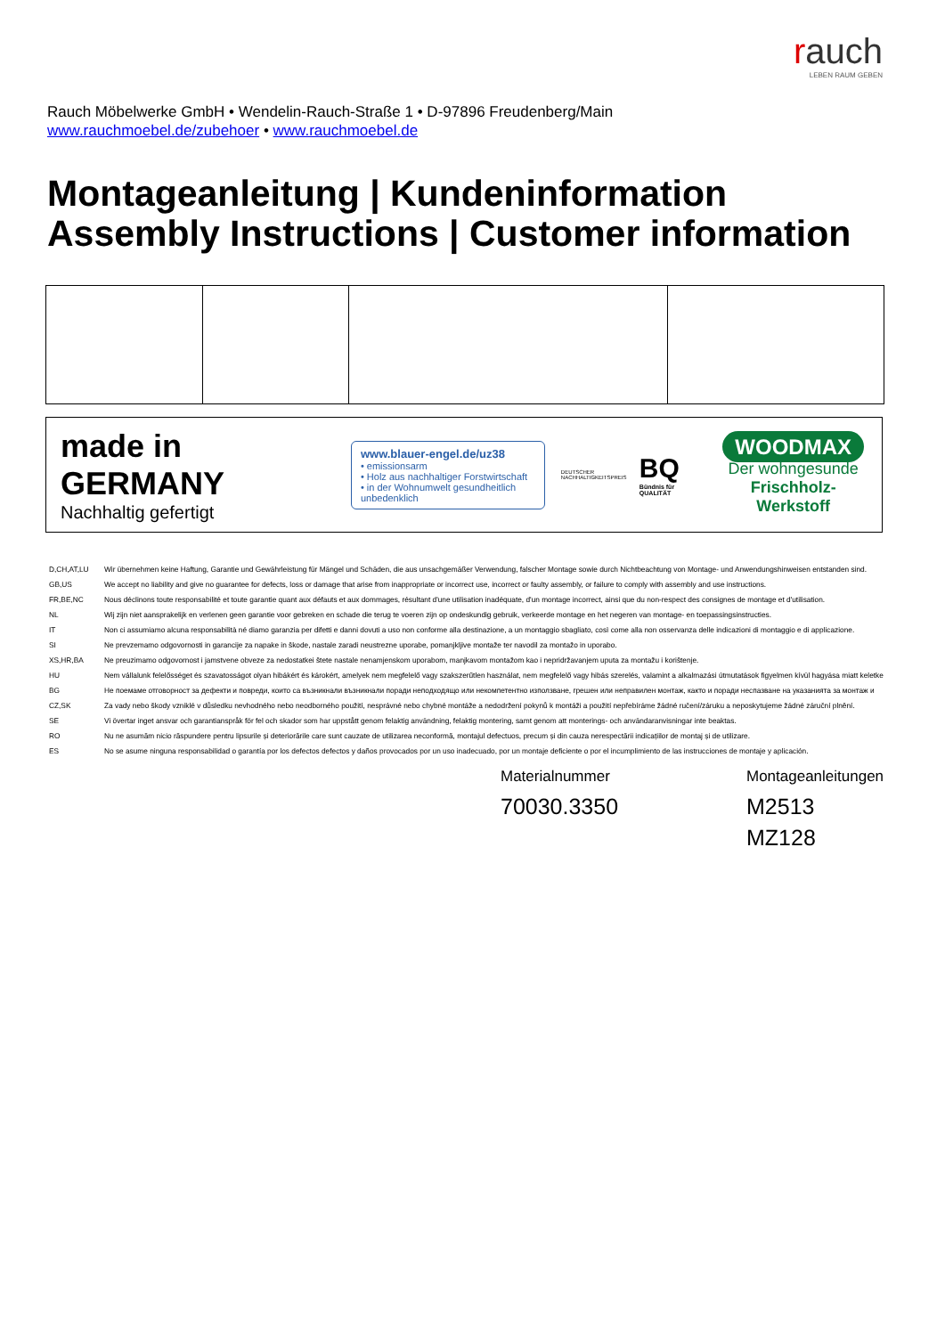rauch
LEBEN RAUM GEBEN
Rauch Möbelwerke GmbH • Wendelin-Rauch-Straße 1 • D-97896 Freudenberg/Main
www.rauchmoebel.de/zubehoer • www.rauchmoebel.de
Montageanleitung | Kundeninformation
Assembly Instructions | Customer information
made in GERMANY
Nachhaltig gefertigt
www.blauer-engel.de/uz38
• emissionsarm
• Holz aus nachhaltiger Forstwirtschaft
• in der Wohnumwelt gesundheitlich unbedenklich
DEUTSCHER NACHHALTIGKEITSPREIS
BQ
Bündnis für QUALITÄT
WOODMAX
Der wohngesunde
Frischholz-Werkstoff
| D,CH,AT,LU | Wir übernehmen keine Haftung, Garantie und Gewährleistung für Mängel und Schäden, die aus unsachgemäßer Verwendung, falscher Montage sowie durch Nichtbeachtung von Montage- und Anwendungshinweisen entstanden sind. |
| GB,US | We accept no liability and give no guarantee for defects, loss or damage that arise from inappropriate or incorrect use, incorrect or faulty assembly, or failure to comply with assembly and use instructions. |
| FR,BE,NC | Nous déclinons toute responsabilité et toute garantie quant aux défauts et aux dommages, résultant d'une utilisation inadéquate, d'un montage incorrect, ainsi que du non-respect des consignes de montage et d'utilisation. |
| NL | Wij zijn niet aansprakelijk en verlenen geen garantie voor gebreken en schade die terug te voeren zijn op ondeskundig gebruik, verkeerde montage en het negeren van montage- en toepassingsinstructies. |
| IT | Non ci assumiamo alcuna responsabilità né diamo garanzia per difetti e danni dovuti a uso non conforme alla destinazione, a un montaggio sbagliato, così come alla non osservanza delle indicazioni di montaggio e di applicazione. |
| SI | Ne prevzemamo odgovornosti in garancije za napake in škode, nastale zaradi neustrezne uporabe, pomanjkljive montaže ter navodil za montažo in uporabo. |
| XS,HR,BA | Ne preuzimamo odgovornost i jamstvene obveze za nedostatkei štete nastale nenamjenskom uporabom, manjkavom montažom kao i nepridržavanjem uputa za montažu i korištenje. |
| HU | Nem vállalunk felelősséget és szavatosságot olyan hibákért és károkért, amelyek nem megfelelő vagy szakszerűtlen használat, nem megfelelő vagy hibás szerelés, valamint a alkalmazási útmutatások figyelmen kívül hagyása miatt keletke |
| BG | Не поемаме отговорност за дефекти и повреди, които са възникнали възникнали поради неподходящо или некомпетентно използване, грешен или неправилен монтаж, както и поради неспазване на указанията за монтаж и |
| CZ,SK | Za vady nebo škody vzniklé v důsledku nevhodného nebo neodborného použití, nesprávné nebo chybné montáže a nedodržení pokynů k montáži a použití nepřebíráme žádné ručení/záruku a neposkytujeme žádné záruční plnění. |
| SE | Vi övertar inget ansvar och garantianspråk för fel och skador som har uppstått genom felaktig användning, felaktig montering, samt genom att monterings- och användaranvisningar inte beaktas. |
| RO | Nu ne asumăm nicio răspundere pentru lipsurile și deteriorările care sunt cauzate de utilizarea neconformă, montajul defectuos, precum și din cauza nerespectării indicațiilor de montaj și de utilizare. |
| ES | No se asume ninguna responsabilidad o garantía por los defectos defectos y daños provocados por un uso inadecuado, por un montaje deficiente o por el incumplimiento de las instrucciones de montaje y aplicación. |
Materialnummer
70030.3350
Montageanleitungen
M2513
MZ128